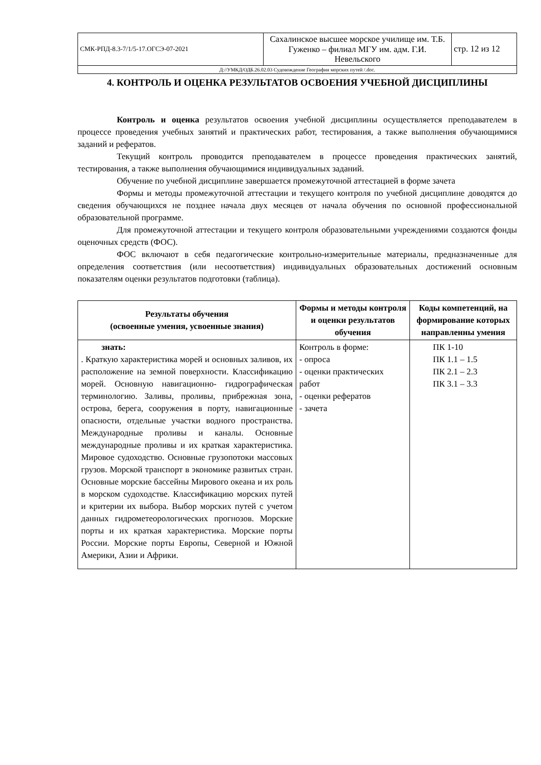| СМК-РПД-8.3-7/1/5-17.ОГСЭ-07-2021 | Сахалинское высшее морское училище им. Т.Б. Гуженко – филиал МГУ им. адм. Г.И. Невельского | стр. 12 из 12 |
| Д://УМКД/ОДБ.26.02.03 Судовождение География морских путей /.doc. | | |
4. КОНТРОЛЬ И ОЦЕНКА РЕЗУЛЬТАТОВ ОСВОЕНИЯ УЧЕБНОЙ ДИСЦИПЛИНЫ
Контроль и оценка результатов освоения учебной дисциплины осуществляется преподавателем в процессе проведения учебных занятий и практических работ, тестирования, а также выполнения обучающимися заданий и рефератов.
Текущий контроль проводится преподавателем в процессе проведения практических занятий, тестирования, а также выполнения обучающимися индивидуальных заданий.
Обучение по учебной дисциплине завершается промежуточной аттестацией в форме зачета
Формы и методы промежуточной аттестации и текущего контроля по учебной дисциплине доводятся до сведения обучающихся не позднее начала двух месяцев от начала обучения по основной профессиональной образовательной программе.
Для промежуточной аттестации и текущего контроля образовательными учреждениями создаются фонды оценочных средств (ФОС).
ФОС включают в себя педагогические контрольно-измерительные материалы, предназначенные для определения соответствия (или несоответствия) индивидуальных образовательных достижений основным показателям оценки результатов подготовки (таблица).
| Результаты обучения (освоенные умения, усвоенные знания) | Формы и методы контроля и оценки результатов обучения | Коды компетенций, на формирование которых направленны умения |
| --- | --- | --- |
| знать: . Краткую характеристика морей и основных заливов, их расположение на земной поверхности. Классификацию морей. Основную навигационно- гидрографическая терминологию. Заливы, проливы, прибрежная зона, острова, берега, сооружения в порту, навигационные опасности, отдельные участки водного пространства. Международные проливы и каналы. Основные международные проливы и их краткая характеристика. Мировое судоходство. Основные грузопотоки массовых грузов. Морской транспорт в экономике развитых стран. Основные морские бассейны Мирового океана и их роль в морском судоходстве. Классификацию морских путей и критерии их выбора. Выбор морских путей с учетом данных гидрометеорологических прогнозов. Морские порты и их краткая характеристика. Морские порты России. Морские порты Европы, Северной и Южной Америки, Азии и Африки. | Контроль в форме: - опроса - оценки практических работ - оценки рефератов - зачета | ПК 1-10 ПК 1.1 – 1.5 ПК 2.1 – 2.3 ПК 3.1 – 3.3 |